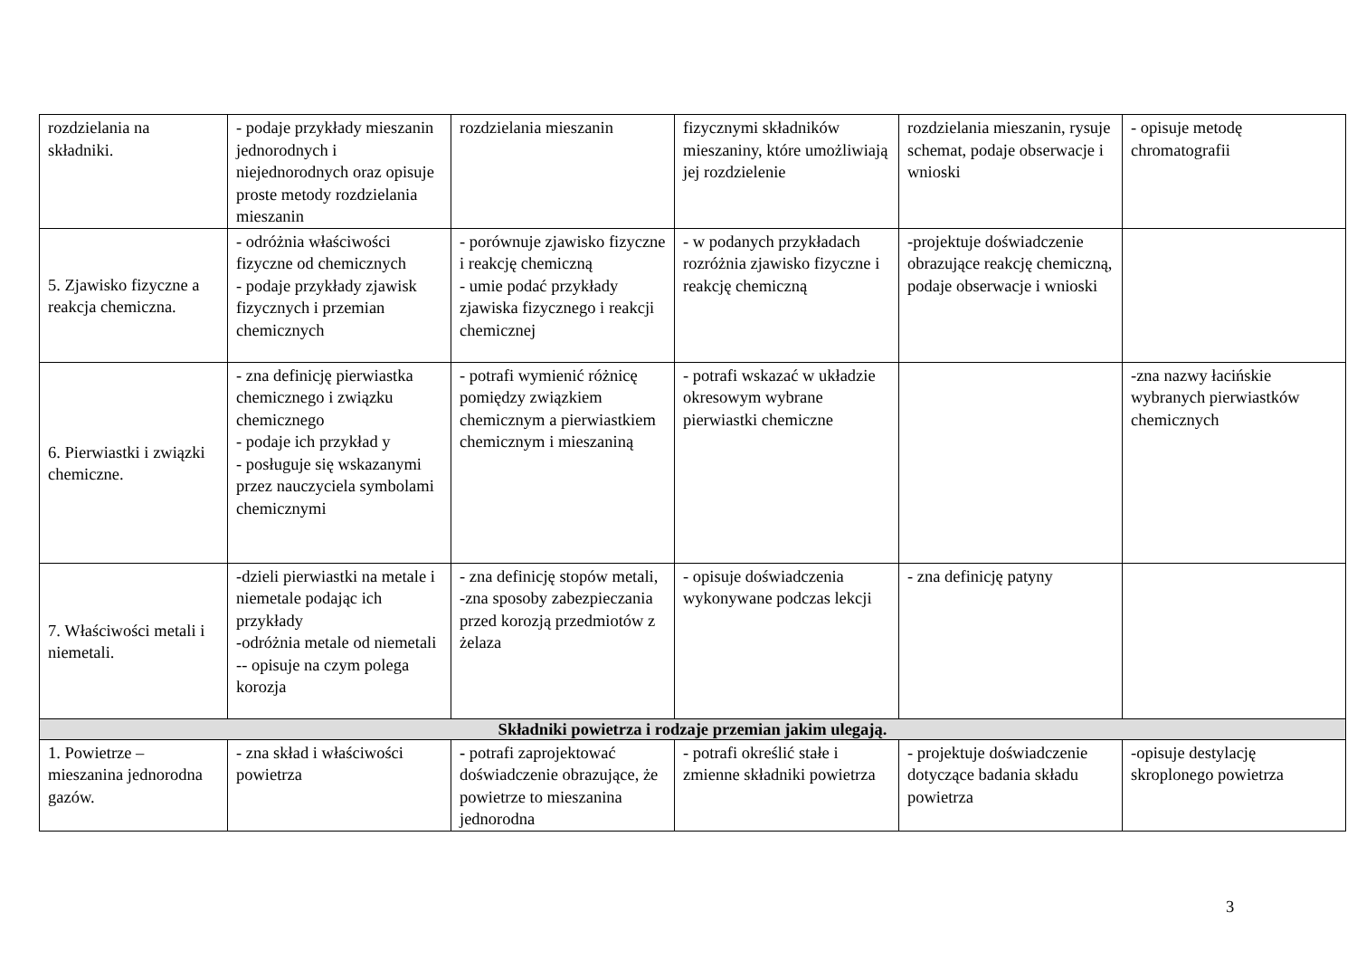| rozdzielania na składniki. | - podaje przykłady mieszanin jednorodnych i niejednorodnych oraz opisuje proste metody rozdzielania mieszanin | rozdzielania mieszanin | fizycznymi składników mieszaniny, które umożliwiają jej rozdzielenie | rozdzielania mieszanin, rysuje schemat, podaje obserwacje i wnioski | - opisuje metodę chromatografii |
| 5. Zjawisko fizyczne a reakcja chemiczna. | - odróżnia właściwości fizyczne od chemicznych - podaje przykłady zjawisk fizycznych i przemian chemicznych | - porównuje zjawisko fizyczne i reakcję chemiczną - umie podać przykłady zjawiska fizycznego i reakcji chemicznej | - w podanych przykładach rozróżnia zjawisko fizyczne i reakcję chemiczną | -projektuje doświadczenie obrazujące reakcję chemiczną, podaje obserwacje i wnioski | |
| 6. Pierwiastki i związki chemiczne. | - zna definicję pierwiastka chemicznego i związku chemicznego - podaje ich przykład y - posługuje się wskazanymi przez nauczyciela symbolami chemicznymi | - potrafi wymienić różnicę pomiędzy związkiem chemicznym a pierwiastkiem chemicznym i mieszaniną | - potrafi wskazać w układzie okresowym wybrane pierwiastki chemiczne | | -zna nazwy łacińskie wybranych pierwiastków chemicznych |
| 7. Właściwości metali i niemetali. | -dzieli pierwiastki na metale i niemetale podając ich przykłady -odróżnia metale od niemetali -- opisuje na czym polega korozja | - zna definicję stopów metali, -zna sposoby zabezpieczania przed korozją przedmiotów z żelaza | - opisuje doświadczenia wykonywane podczas lekcji | - zna definicję patyny | |
| Składniki powietrza i rodzaje przemian jakim ulegają. | | | | | |
| 1. Powietrze – mieszanina jednorodna gazów. | - zna skład i właściwości powietrza | - potrafi zaprojektować doświadczenie obrazujące, że powietrze to mieszanina jednorodna | - potrafi określić stałe i zmienne składniki powietrza | - projektuje doświadczenie dotyczące badania składu powietrza | -opisuje destylację skroplonego powietrza |
3